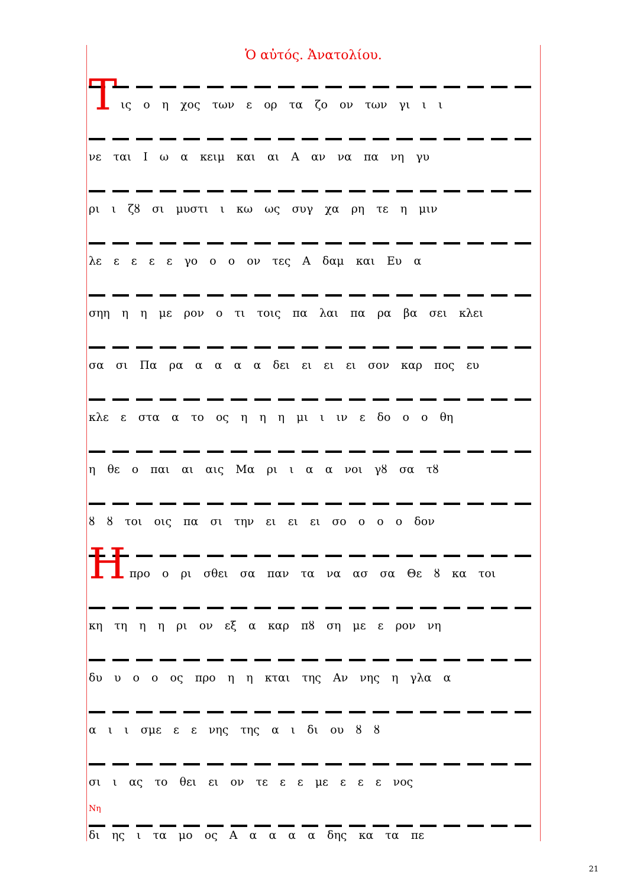Ὁ αὐτός. Ἀνατολίου.
Τ
ις ο η χος των ε ορ τα ζο ον των γι ι ι
νε ται Ι ω α κειμ και αι Α αν να πα νη γυ
ρι ι ζȣ σι μυστι ι κω ως συγ χα ρη τε η μιν
λε ε ε ε ε γο ο ο ον τες Α δαμ και Ευ α
σηη η η με ρον ο τι τοις πα λαι πα ρα βα σει κλει
σα σι Πα ρα α α α α δει ει ει ει σον καρ πος ευ
κλε ε στα α το ος η η η μι ι ιν ε δο ο ο θη
η θε ο παι αι αις Μα ρι ι α α νοι γȣ σα τȣ
ȣ ȣ τοι οις πα σι την ει ει ει σο ο ο ο δον
Η
προ ο ρι σθει σα παν τα να ασ σα Θε ȣ κα τοι
κη τη η η ρι ον εξ α καρ πȣ ση με ε ρον νη
δυ υ ο ο ος προ η η κται της Αν νης η γλα α
α ι ι σμε ε ε νης της α ι δι ου ȣ ȣ
σι ι ας το θει ει ον τε ε ε με ε ε ε νος
Νη
δι ης ι τα μο ος Α α α α α δης κα τα πε
21